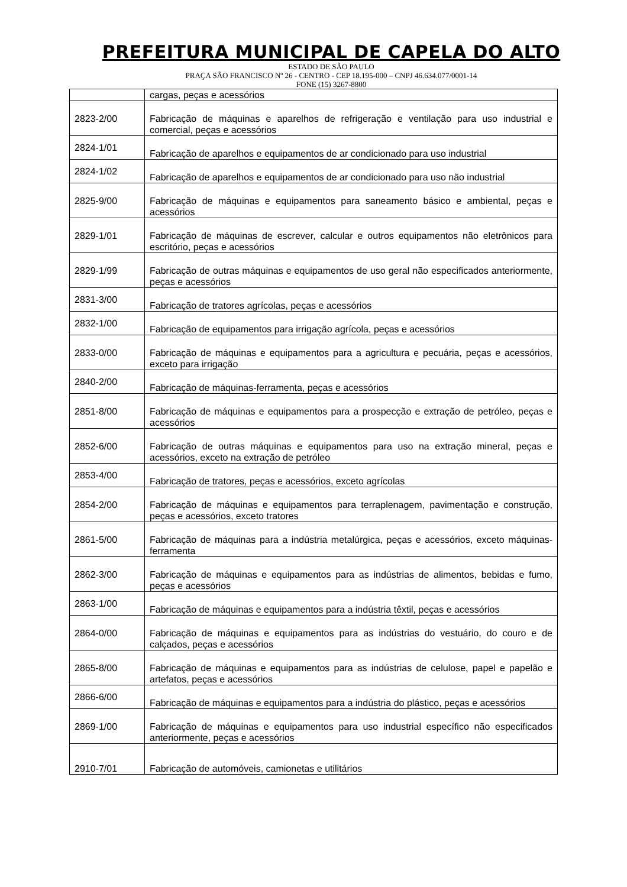PREFEITURA MUNICIPAL DE CAPELA DO ALTO
ESTADO DE SÃO PAULO
PRAÇA SÃO FRANCISCO Nº 26 - CENTRO - CEP 18.195-000 – CNPJ 46.634.077/0001-14
FONE (15) 3267-8800
| | cargas, peças e acessórios |
| 2823-2/00 | Fabricação de máquinas e aparelhos de refrigeração e ventilação para uso industrial e comercial, peças e acessórios |
| 2824-1/01 | Fabricação de aparelhos e equipamentos de ar condicionado para uso industrial |
| 2824-1/02 | Fabricação de aparelhos e equipamentos de ar condicionado para uso não industrial |
| 2825-9/00 | Fabricação de máquinas e equipamentos para saneamento básico e ambiental, peças e acessórios |
| 2829-1/01 | Fabricação de máquinas de escrever, calcular e outros equipamentos não eletrônicos para escritório, peças e acessórios |
| 2829-1/99 | Fabricação de outras máquinas e equipamentos de uso geral não especificados anteriormente, peças e acessórios |
| 2831-3/00 | Fabricação de tratores agrícolas, peças e acessórios |
| 2832-1/00 | Fabricação de equipamentos para irrigação agrícola, peças e acessórios |
| 2833-0/00 | Fabricação de máquinas e equipamentos para a agricultura e pecuária, peças e acessórios, exceto para irrigação |
| 2840-2/00 | Fabricação de máquinas-ferramenta, peças e acessórios |
| 2851-8/00 | Fabricação de máquinas e equipamentos para a prospecção e extração de petróleo, peças e acessórios |
| 2852-6/00 | Fabricação de outras máquinas e equipamentos para uso na extração mineral, peças e acessórios, exceto na extração de petróleo |
| 2853-4/00 | Fabricação de tratores, peças e acessórios, exceto agrícolas |
| 2854-2/00 | Fabricação de máquinas e equipamentos para terraplenagem, pavimentação e construção, peças e acessórios, exceto tratores |
| 2861-5/00 | Fabricação de máquinas para a indústria metalúrgica, peças e acessórios, exceto máquinas-ferramenta |
| 2862-3/00 | Fabricação de máquinas e equipamentos para as indústrias de alimentos, bebidas e fumo, peças e acessórios |
| 2863-1/00 | Fabricação de máquinas e equipamentos para a indústria têxtil, peças e acessórios |
| 2864-0/00 | Fabricação de máquinas e equipamentos para as indústrias do vestuário, do couro e de calçados, peças e acessórios |
| 2865-8/00 | Fabricação de máquinas e equipamentos para as indústrias de celulose, papel e papelão e artefatos, peças e acessórios |
| 2866-6/00 | Fabricação de máquinas e equipamentos para a indústria do plástico, peças e acessórios |
| 2869-1/00 | Fabricação de máquinas e equipamentos para uso industrial específico não especificados anteriormente, peças e acessórios |
| 2910-7/01 | Fabricação de automóveis, camionetas e utilitários |